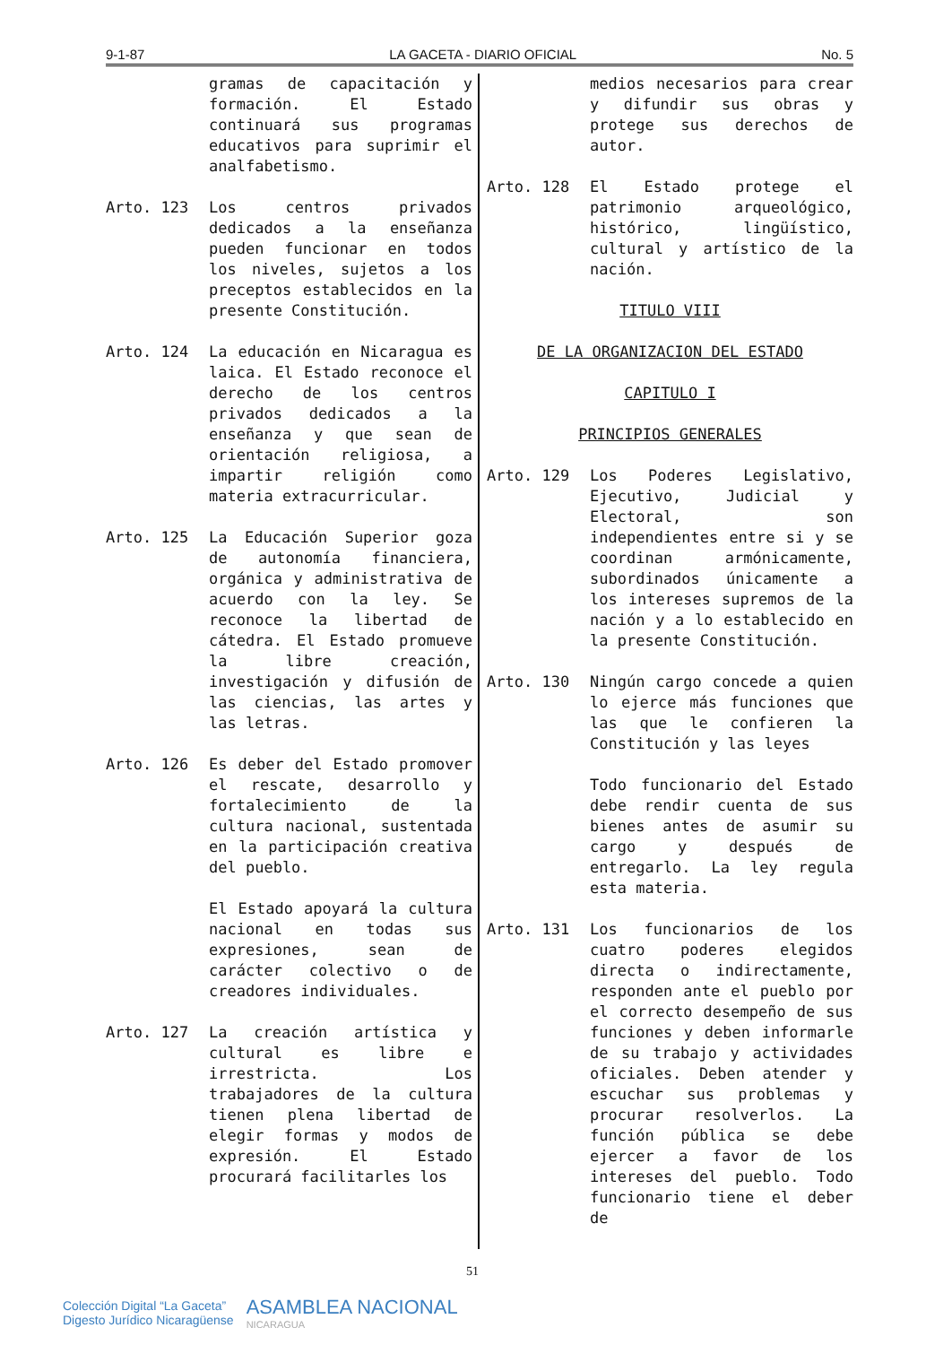9-1-87 LA GACETA - DIARIO OFICIAL No. 5
gramas de capacitación y formación. El Estado continuará sus programas educativos para suprimir el analfabetismo.
Arto. 123 Los centros privados dedicados a la enseñanza pueden funcionar en todos los niveles, sujetos a los preceptos establecidos en la presente Constitución.
Arto. 124 La educación en Nicaragua es laica. El Estado reconoce el derecho de los centros privados dedicados a la enseñanza y que sean de orientación religiosa, a impartir religión como materia extracurricular.
Arto. 125 La Educación Superior goza de autonomía financiera, orgánica y administrativa de acuerdo con la ley. Se reconoce la libertad de cátedra. El Estado promueve la libre creación, investigación y difusión de las ciencias, las artes y las letras.
Arto. 126 Es deber del Estado promover el rescate, desarrollo y fortalecimiento de la cultura nacional, sustentada en la participación creativa del pueblo.
El Estado apoyará la cultura nacional en todas sus expresiones, sean de carácter colectivo o de creadores individuales.
Arto. 127 La creación artística y cultural es libre e irrestricta. Los trabajadores de la cultura tienen plena libertad de elegir formas y modos de expresión. El Estado procurará facilitarles los
medios necesarios para crear y difundir sus obras y protege sus derechos de autor.
Arto. 128 El Estado protege el patrimonio arqueológico, histórico, lingüístico, cultural y artístico de la nación.
TITULO VIII
DE LA ORGANIZACION DEL ESTADO
CAPITULO I
PRINCIPIOS GENERALES
Arto. 129 Los Poderes Legislativo, Ejecutivo, Judicial y Electoral, son independientes entre si y se coordinan armónicamente, subordinados únicamente a los intereses supremos de la nación y a lo establecido en la presente Constitución.
Arto. 130 Ningún cargo concede a quien lo ejerce más funciones que las que le confieren la Constitución y las leyes
Todo funcionario del Estado debe rendir cuenta de sus bienes antes de asumir su cargo y después de entregarlo. La ley regula esta materia.
Arto. 131 Los funcionarios de los cuatro poderes elegidos directa o indirectamente, responden ante el pueblo por el correcto desempeño de sus funciones y deben informarle de su trabajo y actividades oficiales. Deben atender y escuchar sus problemas y procurar resolverlos. La función pública se debe ejercer a favor de los intereses del pueblo. Todo funcionario tiene el deber de
51
Colección Digital “La Gaceta”
Digesto Jurídico Nicaragüense
ASAMBLEA NACIONAL
NICARAGUA